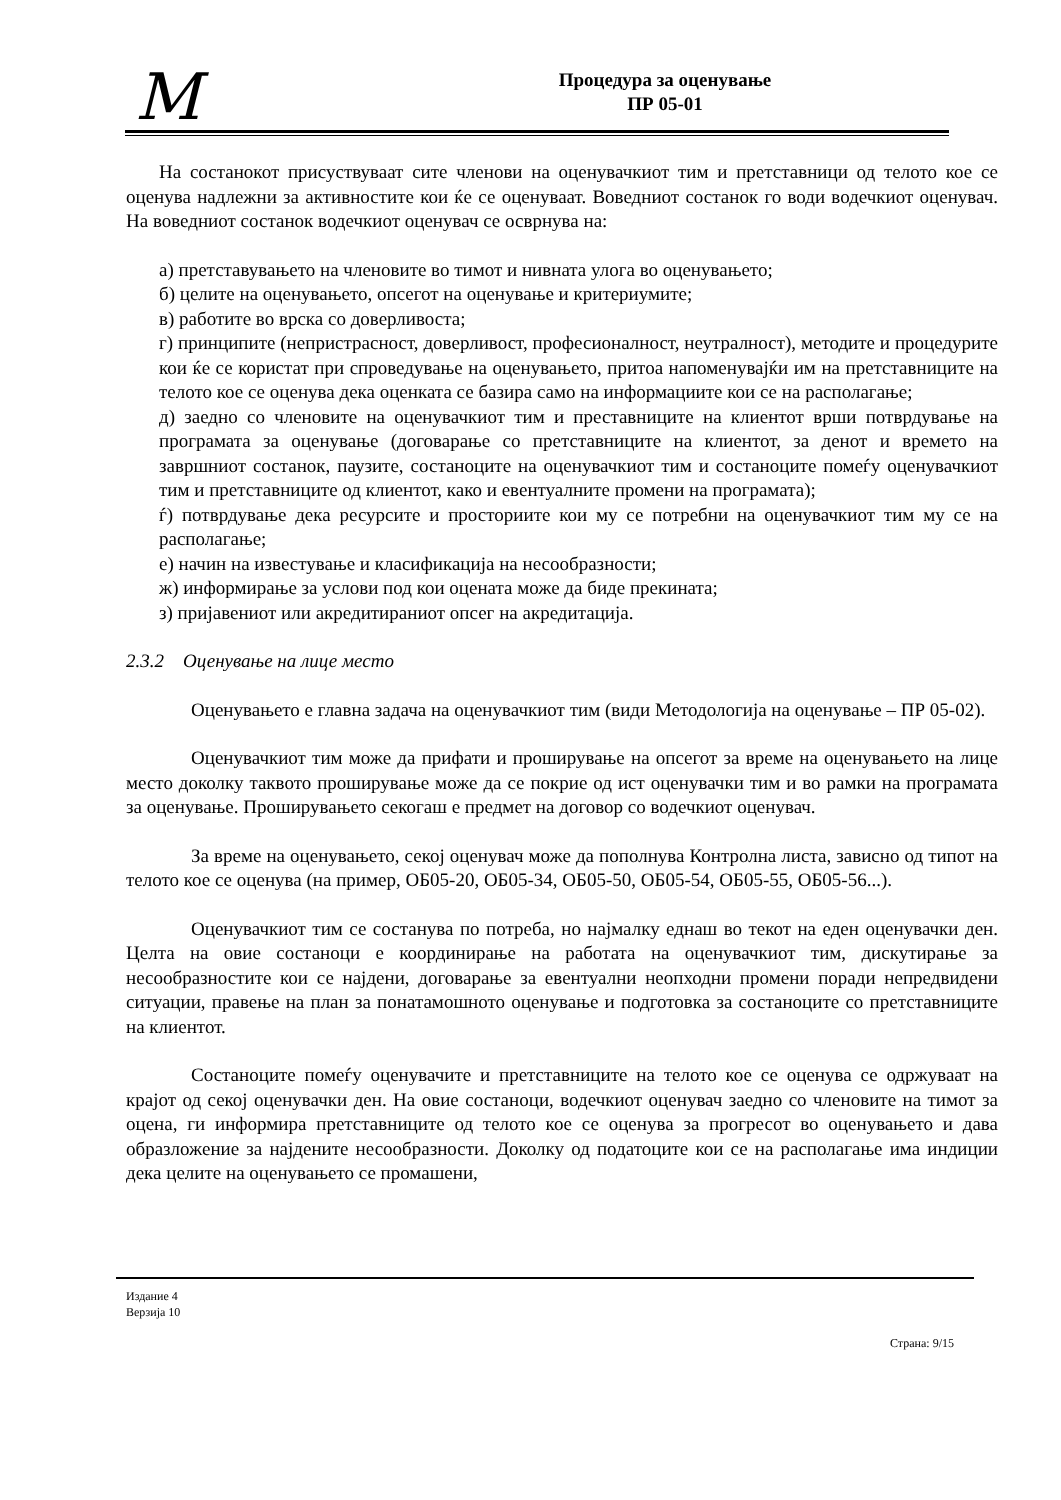M
Процедура за оценување
ПР 05-01
На состанокот присуствуваат сите членови на оценувачкиот тим и претставници од телото кое се оценува надлежни за активностите кои ќе се оценуваат. Воведниот состанок го води водечкиот оценувач. На воведниот состанок водечкиот оценувач се осврнува на:
а) претставувањето на членовите во тимот и нивната улога во оценувањето;
б) целите на оценувањето, опсегот на оценување и критериумите;
в) работите во врска со доверливоста;
г) принципите (непристрасност, доверливост, професионалност, неутралност), методите и процедурите кои ќе се користат при спроведување на оценувањето, притоа напоменувајќи им на претставниците на телото кое се оценува дека оценката се базира само на информациите кои се на располагање;
д) заедно со членовите на оценувачкиот тим и преставниците на клиентот врши потврдување на програмата за оценување (договарање со претставниците на клиентот, за денот и времето на завршниот состанок, паузите, состаноците на оценувачкиот тим и состаноците помеѓу оценувачкиот тим и претставниците од клиентот, како и евентуалните промени на програмата);
ѓ) потврдување дека ресурсите и просториите кои му се потребни на оценувачкиот тим му се на располагање;
е) начин на известување и класификација на несообразности;
ж) информирање за услови под кои оцената може да биде прекината;
з) пријавениот или акредитираниот опсег на акредитација.
2.3.2 Оценување на лице место
Оценувањето е главна задача на оценувачкиот тим (види Методологија на оценување – ПР 05-02).
Оценувачкиот тим може да прифати и проширување на опсегот за време на оценувањето на лице место доколку таквото проширување може да се покрие од ист оценувачки тим и во рамки на програмата за оценување. Проширувањето секогаш е предмет на договор со водечкиот оценувач.
За време на оценувањето, секој оценувач може да пополнува Контролна листа, зависно од типот на телото кое се оценува (на пример, ОБ05-20, ОБ05-34, ОБ05-50, ОБ05-54, ОБ05-55, ОБ05-56...).
Оценувачкиот тим се состанува по потреба, но најмалку еднаш во текот на еден оценувачки ден. Целта на овие состаноци е координирање на работата на оценувачкиот тим, дискутирање за несообразностите кои се најдени, договарање за евентуални неопходни промени поради непредвидени ситуации, правење на план за понатамошното оценување и подготовка за состаноците со претставниците на клиентот.
Состаноците помеѓу оценувачите и претставниците на телото кое се оценува се одржуваат на крајот од секој оценувачки ден. На овие состаноци, водечкиот оценувач заедно со членовите на тимот за оцена, ги информира претставниците од телото кое се оценува за прогресот во оценувањето и дава образложение за најдените несообразности. Доколку од податоците кои се на располагање има индиции дека целите на оценувањето се промашени,
Издание 4
Верзија 10
Страна: 9/15